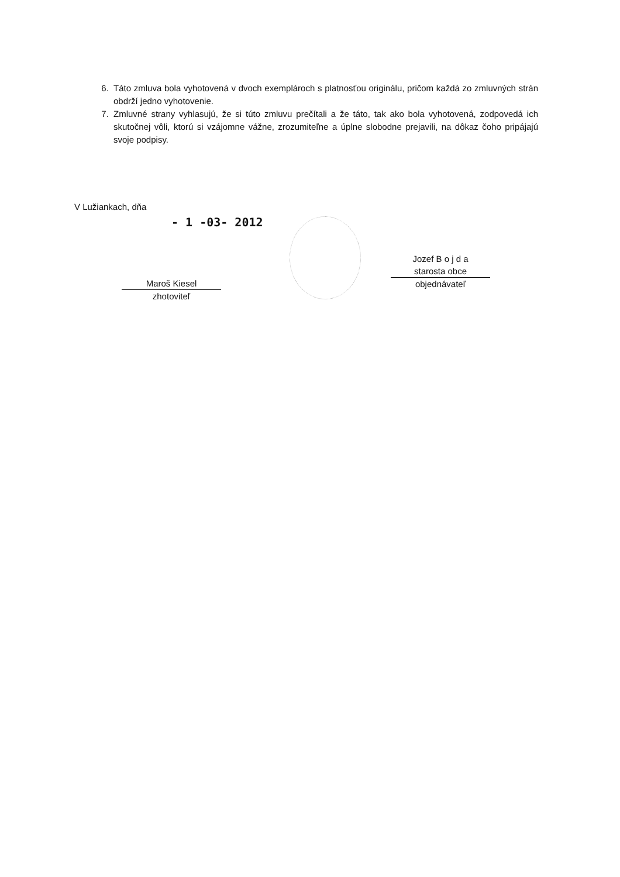6. Táto zmluva bola vyhotovená v dvoch exemplároch s platnosťou originálu, pričom každá zo zmluvných strán obdrží jedno vyhotovenie.
7. Zmluvné strany vyhlasujú, že si túto zmluvu prečítali a že táto, tak ako bola vyhotovená, zodpovedá ich skutočnej vôli, ktorú si vzájomne vážne, zrozumiteľne a úplne slobodne prejavili, na dôkaz čoho pripájajú svoje podpisy.
V Lužiankach, dňa
- 1 -03- 2012
Maroš Kiesel
zhotoviteľ
Jozef B o j d a
starosta obce
objednávateľ